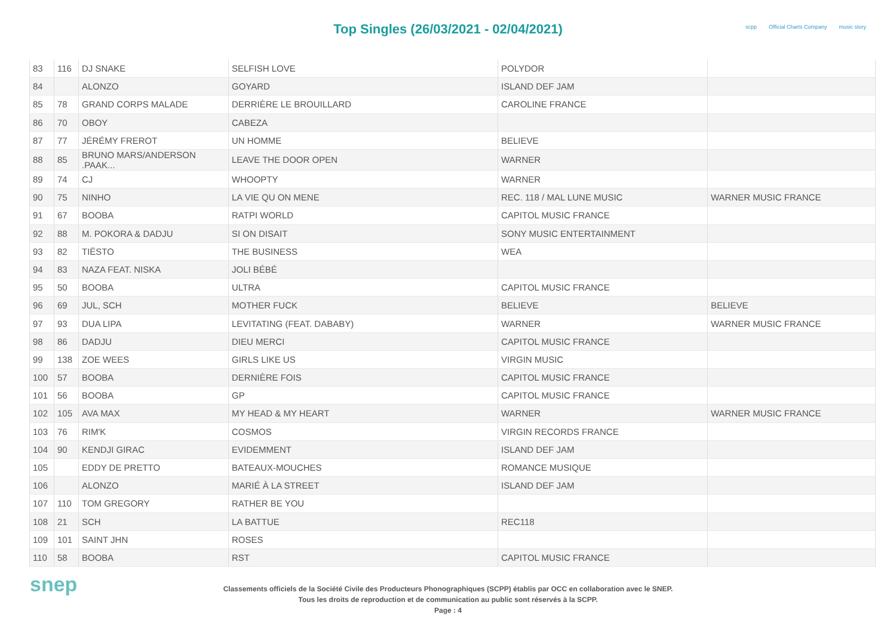Top Singles (26/03/2021 - 02/04/2021)
scpp Official Charts Company music story
| 83 | 116 | DJ SNAKE | SELFISH LOVE | POLYDOR | |
| 84 | | ALONZO | GOYARD | ISLAND DEF JAM | |
| 85 | 78 | GRAND CORPS MALADE | DERRIÈRE LE BROUILLARD | CAROLINE FRANCE | |
| 86 | 70 | OBOY | CABEZA | | |
| 87 | 77 | JÉRÉMY FREROT | UN HOMME | BELIEVE | |
| 88 | 85 | BRUNO MARS/ANDERSON .PAAK... | LEAVE THE DOOR OPEN | WARNER | |
| 89 | 74 | CJ | WHOOPTY | WARNER | |
| 90 | 75 | NINHO | LA VIE QU ON MENE | REC. 118 / MAL LUNE MUSIC | WARNER MUSIC FRANCE |
| 91 | 67 | BOOBA | RATPI WORLD | CAPITOL MUSIC FRANCE | |
| 92 | 88 | M. POKORA & DADJU | SI ON DISAIT | SONY MUSIC ENTERTAINMENT | |
| 93 | 82 | TIËSTO | THE BUSINESS | WEA | |
| 94 | 83 | NAZA FEAT. NISKA | JOLI BÉBÉ | | |
| 95 | 50 | BOOBA | ULTRA | CAPITOL MUSIC FRANCE | |
| 96 | 69 | JUL, SCH | MOTHER FUCK | BELIEVE | BELIEVE |
| 97 | 93 | DUA LIPA | LEVITATING (FEAT. DABABY) | WARNER | WARNER MUSIC FRANCE |
| 98 | 86 | DADJU | DIEU MERCI | CAPITOL MUSIC FRANCE | |
| 99 | 138 | ZOE WEES | GIRLS LIKE US | VIRGIN MUSIC | |
| 100 | 57 | BOOBA | DERNIÈRE FOIS | CAPITOL MUSIC FRANCE | |
| 101 | 56 | BOOBA | GP | CAPITOL MUSIC FRANCE | |
| 102 | 105 | AVA MAX | MY HEAD & MY HEART | WARNER | WARNER MUSIC FRANCE |
| 103 | 76 | RIM'K | COSMOS | VIRGIN RECORDS FRANCE | |
| 104 | 90 | KENDJI GIRAC | EVIDEMMENT | ISLAND DEF JAM | |
| 105 | | EDDY DE PRETTO | BATEAUX-MOUCHES | ROMANCE MUSIQUE | |
| 106 | | ALONZO | MARIÉ À LA STREET | ISLAND DEF JAM | |
| 107 | 110 | TOM GREGORY | RATHER BE YOU | | |
| 108 | 21 | SCH | LA BATTUE | REC118 | |
| 109 | 101 | SAINT JHN | ROSES | | |
| 110 | 58 | BOOBA | RST | CAPITOL MUSIC FRANCE | |
snep
Classements officiels de la Société Civile des Producteurs Phonographiques (SCPP) établis par OCC en collaboration avec le SNEP.
Tous les droits de reproduction et de communication au public sont réservés à la SCPP.
Page : 4